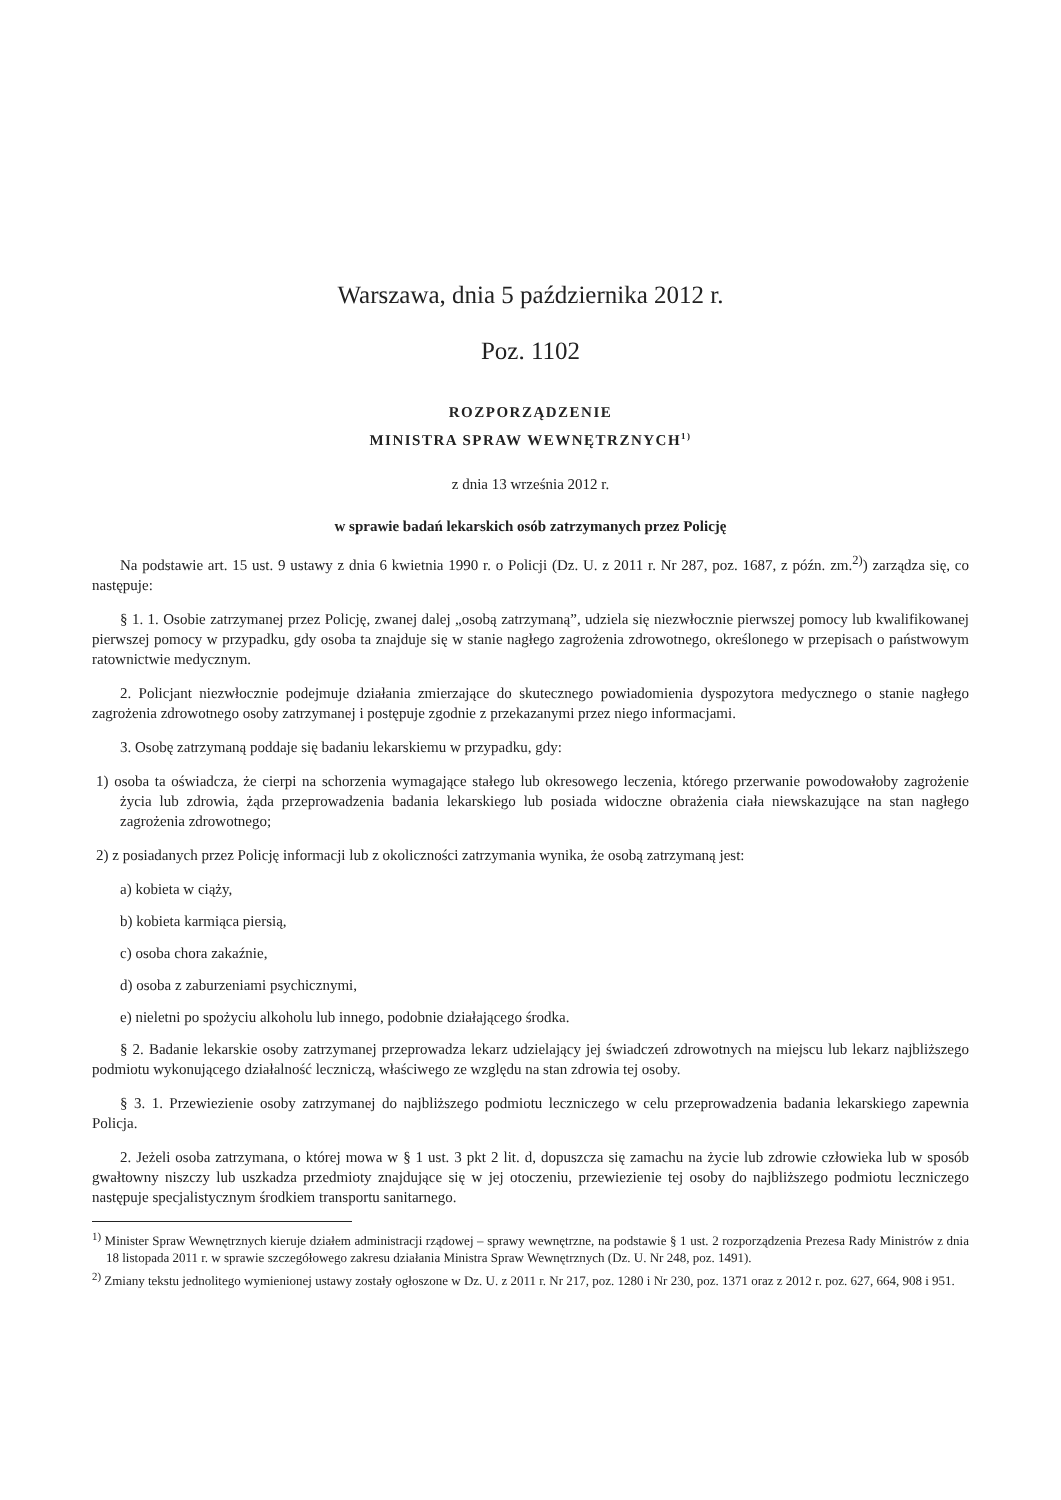Warszawa, dnia 5 października 2012 r.
Poz. 1102
ROZPORZĄDZENIE
MINISTRA SPRAW WEWNĘTRZNYCH<sup>1)</sup>
z dnia 13 września 2012 r.
w sprawie badań lekarskich osób zatrzymanych przez Policję
Na podstawie art. 15 ust. 9 ustawy z dnia 6 kwietnia 1990 r. o Policji (Dz. U. z 2011 r. Nr 287, poz. 1687, z późn. zm.<sup>2)</sup>) zarządza się, co następuje:
§ 1. 1. Osobie zatrzymanej przez Policję, zwanej dalej „osobą zatrzymaną”, udziela się niezwłocznie pierwszej pomocy lub kwalifikowanej pierwszej pomocy w przypadku, gdy osoba ta znajduje się w stanie nagłego zagrożenia zdrowotnego, określonego w przepisach o państwowym ratownictwie medycznym.
2. Policjant niezwłocznie podejmuje działania zmierzające do skutecznego powiadomienia dyspozytora medycznego o stanie nagłego zagrożenia zdrowotnego osoby zatrzymanej i postępuje zgodnie z przekazanymi przez niego informacjami.
3. Osobę zatrzymaną poddaje się badaniu lekarskiemu w przypadku, gdy:
1) osoba ta oświadcza, że cierpi na schorzenia wymagające stałego lub okresowego leczenia, którego przerwanie powodowałoby zagrożenie życia lub zdrowia, żąda przeprowadzenia badania lekarskiego lub posiada widoczne obrażenia ciała niewskazujące na stan nagłego zagrożenia zdrowotnego;
2) z posiadanych przez Policję informacji lub z okoliczności zatrzymania wynika, że osobą zatrzymaną jest:
a) kobieta w ciąży,
b) kobieta karmiąca piersią,
c) osoba chora zakaźnie,
d) osoba z zaburzeniami psychicznymi,
e) nieletni po spożyciu alkoholu lub innego, podobnie działającego środka.
§ 2. Badanie lekarskie osoby zatrzymanej przeprowadza lekarz udzielający jej świadczeń zdrowotnych na miejscu lub lekarz najbliższego podmiotu wykonującego działalność leczniczą, właściwego ze względu na stan zdrowia tej osoby.
§ 3. 1. Przewiezienie osoby zatrzymanej do najbliższego podmiotu leczniczego w celu przeprowadzenia badania lekarskiego zapewnia Policja.
2. Jeżeli osoba zatrzymana, o której mowa w § 1 ust. 3 pkt 2 lit. d, dopuszcza się zamachu na życie lub zdrowie człowieka lub w sposób gwałtowny niszczy lub uszkadza przedmioty znajdujące się w jej otoczeniu, przewiezienie tej osoby do najbliższego podmiotu leczniczego następuje specjalistycznym środkiem transportu sanitarnego.
<sup>1)</sup> Minister Spraw Wewnętrznych kieruje działem administracji rządowej – sprawy wewnętrzne, na podstawie § 1 ust. 2 rozporządzenia Prezesa Rady Ministrów z dnia 18 listopada 2011 r. w sprawie szczegółowego zakresu działania Ministra Spraw Wewnętrznych (Dz. U. Nr 248, poz. 1491).
<sup>2)</sup> Zmiany tekstu jednolitego wymienionej ustawy zostały ogłoszone w Dz. U. z 2011 r. Nr 217, poz. 1280 i Nr 230, poz. 1371 oraz z 2012 r. poz. 627, 664, 908 i 951.